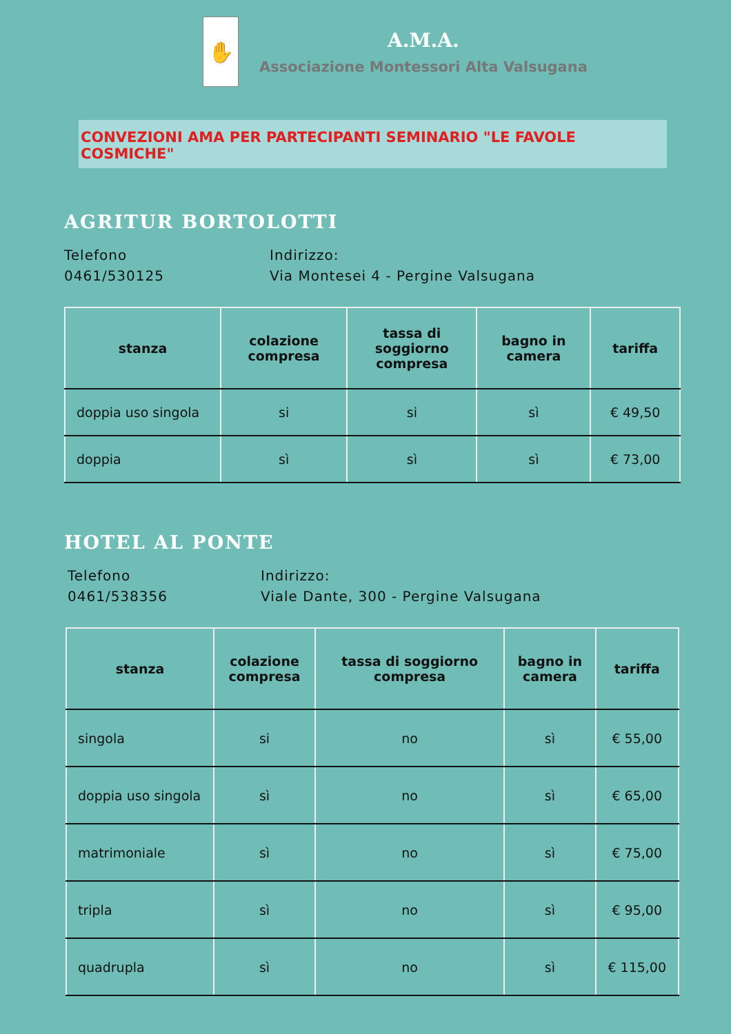✋
A.M.A.
Associazione Montessori Alta Valsugana
CONVEZIONI AMA PER PARTECIPANTI SEMINARIO "LE FAVOLE COSMICHE"
AGRITUR BORTOLOTTI
Telefono
0461/530125
Indirizzo:
Via Montesei 4 - Pergine Valsugana
| stanza | colazione compresa | tassa di soggiorno compresa | bagno in camera | tariffa |
| --- | --- | --- | --- | --- |
| doppia uso singola | si | si | sì | € 49,50 |
| doppia | sì | sì | sì | € 73,00 |
HOTEL AL PONTE
Telefono
0461/538356
Indirizzo:
Viale Dante, 300 - Pergine Valsugana
| stanza | colazione compresa | tassa di soggiorno compresa | bagno in camera | tariffa |
| --- | --- | --- | --- | --- |
| singola | si | no | sì | € 55,00 |
| doppia uso singola | sì | no | sì | € 65,00 |
| matrimoniale | sì | no | sì | € 75,00 |
| tripla | sì | no | sì | € 95,00 |
| quadrupla | sì | no | sì | € 115,00 |